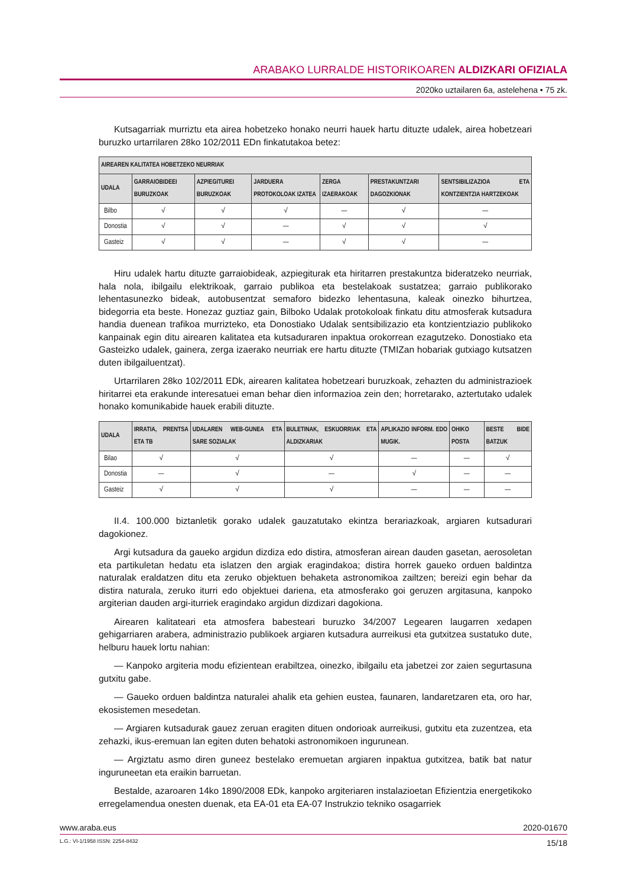ARABAKO LURRALDE HISTORIKOAREN ALDIZKARI OFIZIALA
2020ko uztailaren 6a, astelehena • 75 zk.
Kutsagarriak murriztu eta airea hobetzeko honako neurri hauek hartu dituzte udalek, airea hobetzeari buruzko urtarrilaren 28ko 102/2011 EDn finkatutakoa betez:
| AIREAREN KALITATEA HOBETZEKO NEURRIAK | | | | | | |
| --- | --- | --- | --- | --- | --- | --- |
| UDALA | GARRAIOBIDEEI BURUZKOAK | AZPIEGITUREI BURUZKOAK | JARDUERA PROTOKOLOAK IZATEA | ZERGA IZAERAKOAK | PRESTAKUNTZARI DAGOZKIONAK | SENTSIBILIZAZIOA ETA KONTZIENTZIA HARTZEKOAK |
| Bilbo | √ | √ | √ | — | √ | — |
| Donostia | √ | √ | — | √ | √ | √ |
| Gasteiz | √ | √ | — | √ | √ | — |
Hiru udalek hartu dituzte garraiobideak, azpiegiturak eta hiritarren prestakuntza bideratzeko neurriak, hala nola, ibilgailu elektrikoak, garraio publikoa eta bestelakoak sustatzea; garraio publikorako lehentasunezko bideak, autobusentzat semaforo bidezko lehentasuna, kaleak oinezko bihurtzea, bidegorria eta beste. Honezaz guztiaz gain, Bilboko Udalak protokoloak finkatu ditu atmosferak kutsadura handia duenean trafikoa murrizteko, eta Donostiako Udalak sentsibilizazio eta kontzientziazio publikoko kanpainak egin ditu airearen kalitatea eta kutsaduraren inpaktua orokorrean ezagutzeko. Donostiako eta Gasteizko udalek, gainera, zerga izaerako neurriak ere hartu dituzte (TMIZan hobariak gutxiago kutsatzen duten ibilgailuentzat).
Urtarrilaren 28ko 102/2011 EDk, airearen kalitatea hobetzeari buruzkoak, zehazten du administrazioek hiritarrei eta erakunde interesatuei eman behar dien informazioa zein den; horretarako, aztertutako udalek honako komunikabide hauek erabili dituzte.
| UDALA | IRRATIA, PRENTSA ETA TB | UDALAREN WEB-GUNEA ETA SARE SOZIALAK | BULETINAK, ESKUORRIAK ETA ALDIZKARIAK | APLIKAZIO INFORM. EDO MUGIK. | OHIKO POSTA | BESTE BIDE BATZUK |
| --- | --- | --- | --- | --- | --- | --- |
| Bilao | √ | √ | √ | — | — | √ |
| Donostia | — | √ | — | √ | — | — |
| Gasteiz | √ | √ | √ | — | — | — |
II.4. 100.000 biztanletik gorako udalek gauzatutako ekintza berariazkoak, argiaren kutsadurari dagokionez.
Argi kutsadura da gaueko argidun dizdiza edo distira, atmosferan airean dauden gasetan, aerosoletan eta partikuletan hedatu eta islatzen den argiak eragindakoa; distira horrek gaueko orduen baldintza naturalak eraldatzen ditu eta zeruko objektuen behaketa astronomikoa zailtzen; bereizi egin behar da distira naturala, zeruko iturri edo objektuei dariena, eta atmosferako goi geruzen argitasuna, kanpoko argiterian dauden argi-iturriek eragindako argidun dizdizari dagokiona.
Airearen kalitateari eta atmosfera babesteari buruzko 34/2007 Legearen laugarren xedapen gehigarriaren arabera, administrazio publikoek argiaren kutsadura aurreikusi eta gutxitzea sustatuko dute, helburu hauek lortu nahian:
— Kanpoko argiteria modu efizientean erabiltzea, oinezko, ibilgailu eta jabetzei zor zaien segurtasuna gutxitu gabe.
— Gaueko orduen baldintza naturalei ahalik eta gehien eustea, faunaren, landaretzaren eta, oro har, ekosistemen mesedetan.
— Argiaren kutsadurak gauez zeruan eragiten dituen ondorioak aurreikusi, gutxitu eta zuzentzea, eta zehazki, ikus-eremuan lan egiten duten behatoki astronomikoen ingurunean.
— Argiztatu asmo diren guneez bestelako eremuetan argiaren inpaktua gutxitzea, batik bat natur inguruneetan eta eraikin barruetan.
Bestalde, azaroaren 14ko 1890/2008 EDk, kanpoko argiteriaren instalazioetan Efizientzia energetikoko erregelamendua onesten duenak, eta EA-01 eta EA-07 Instrukzio tekniko osagarriek
www.araba.eus 2020-01670
L.G.: VI-1/1958 ISSN: 2254-8432 15/18